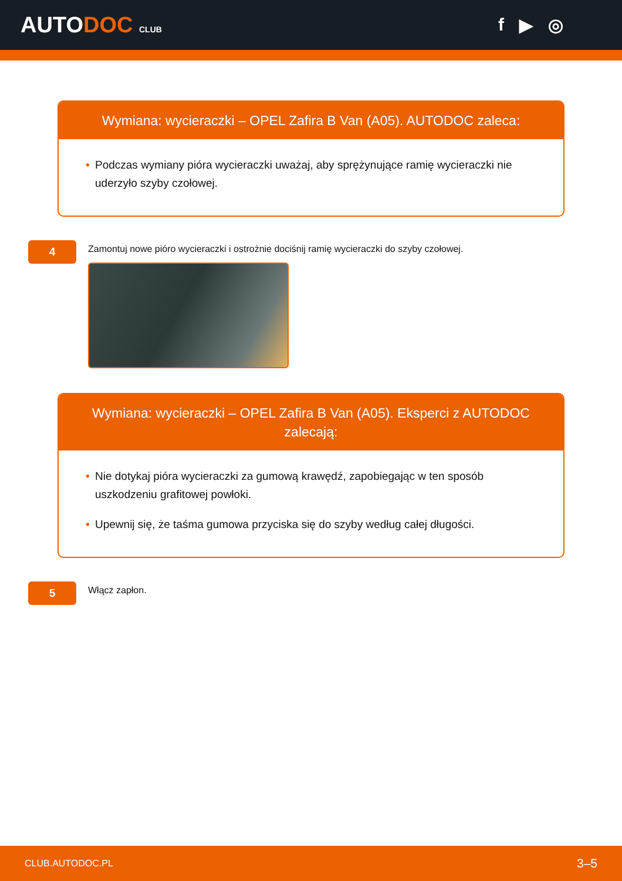AUTODOC CLUB
f ▶ ◎
Wymiana: wycieraczki – OPEL Zafira B Van (A05). AUTODOC zaleca:
• Podczas wymiany pióra wycieraczki uważaj, aby sprężynujące ramię wycieraczki nie uderzyło szyby czołowej.
4
Zamontuj nowe pióro wycieraczki i ostrożnie dociśnij ramię wycieraczki do szyby czołowej.
Wymiana: wycieraczki – OPEL Zafira B Van (A05). Eksperci z AUTODOC zalecają:
• Nie dotykaj pióra wycieraczki za gumową krawędź, zapobiegając w ten sposób uszkodzeniu grafitowej powłoki.
• Upewnij się, że taśma gumowa przyciska się do szyby według całej długości.
5
Włącz zapłon.
CLUB.AUTODOC.PL 3–5